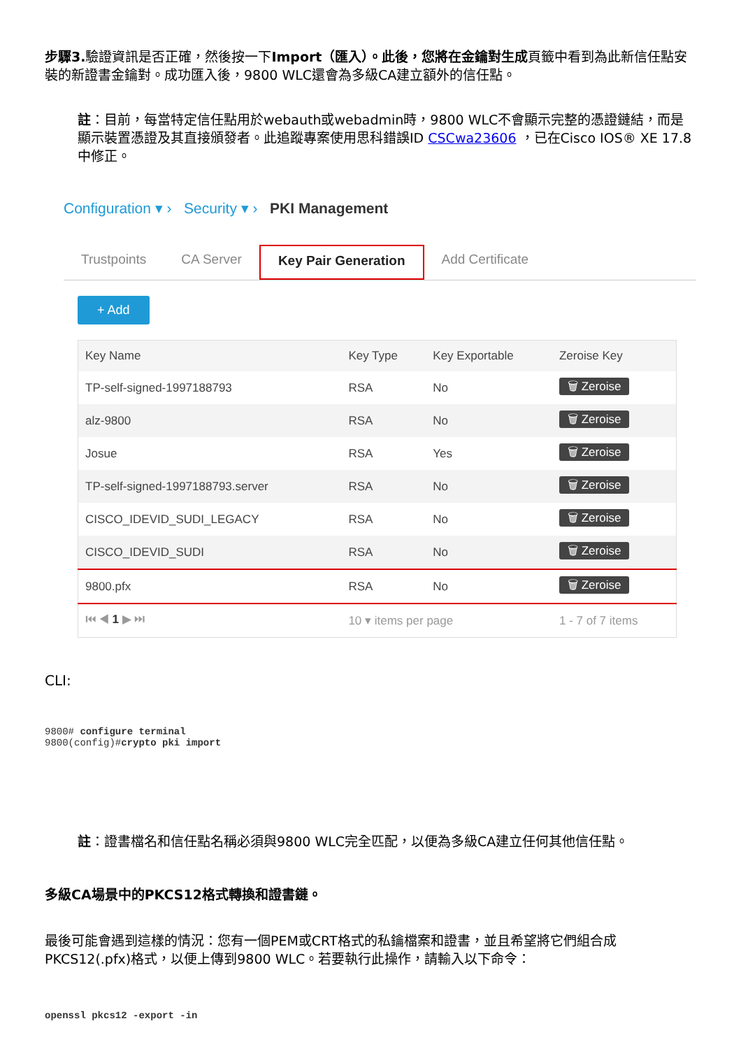步驟3. 驗證資訊是否正確，然後按一下Import（匯入）。此後，您將在金鑰對生成頁籤中看到為此新信任點安裝的新證書金鑰對。成功匯入後，9800 WLC還會為多級CA建立額外的信任點。
註：目前，每當特定信任點用於webauth或webadmin時，9800 WLC不會顯示完整的憑證鏈結，而是顯示裝置憑證及其直接頒發者。此追蹤專案使用思科錯誤ID CSCwa23606 ，已在Cisco IOS® XE 17.8中修正。
Configuration ▾ › Security ▾ › PKI Management
Trustpoints CA Server Key Pair Generation Add Certificate
+ Add
| Key Name | Key Type | Key Exportable | Zeroise Key |
| --- | --- | --- | --- |
| TP-self-signed-1997188793 | RSA | No | 🗑 Zeroise |
| alz-9800 | RSA | No | 🗑 Zeroise |
| Josue | RSA | Yes | 🗑 Zeroise |
| TP-self-signed-1997188793.server | RSA | No | 🗑 Zeroise |
| CISCO_IDEVID_SUDI_LEGACY | RSA | No | 🗑 Zeroise |
| CISCO_IDEVID_SUDI | RSA | No | 🗑 Zeroise |
| 9800.pfx | RSA | No | 🗑 Zeroise |
| ⏮ ◀ 1 ▶ ⏭ | 10 ▾ items per page | | 1 - 7 of 7 items |
CLI:
9800# configure terminal
9800(config)#crypto pki import
註：證書檔名和信任點名稱必須與9800 WLC完全匹配，以便為多級CA建立任何其他信任點。
多級CA場景中的PKCS12格式轉換和證書鏈。
最後可能會遇到這樣的情況：您有一個PEM或CRT格式的私鑰檔案和證書，並且希望將它們組合成PKCS12(.pfx)格式，以便上傳到9800 WLC。若要執行此操作，請輸入以下命令：
openssl pkcs12 -export -in